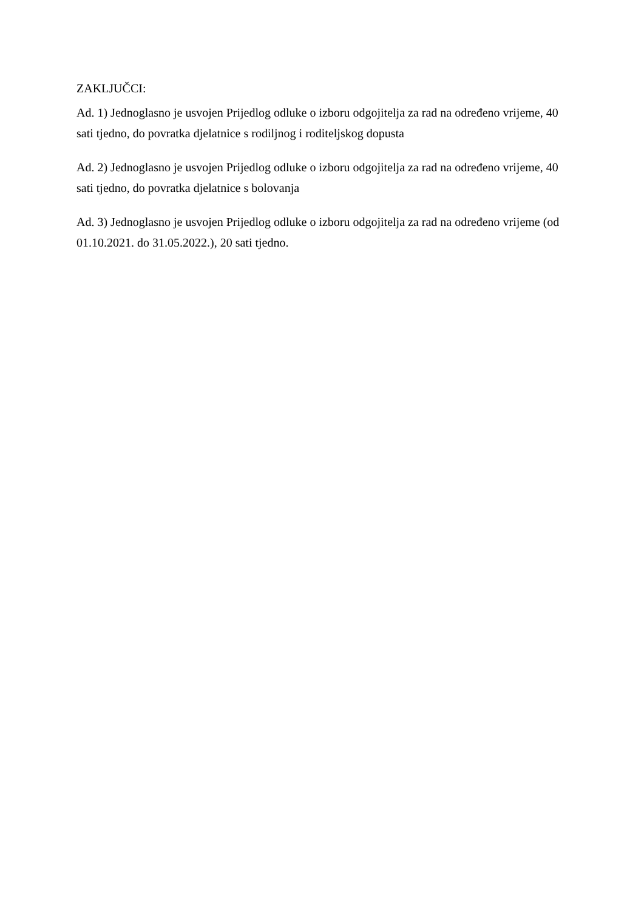ZAKLJUČCI:
Ad. 1) Jednoglasno je usvojen Prijedlog odluke o izboru odgojitelja za rad na određeno vrijeme, 40 sati tjedno, do povratka djelatnice s rodiljnog i roditeljskog dopusta
Ad. 2) Jednoglasno je usvojen Prijedlog odluke o izboru odgojitelja za rad na određeno vrijeme, 40 sati tjedno, do povratka djelatnice s bolovanja
Ad. 3) Jednoglasno je usvojen Prijedlog odluke o izboru odgojitelja za rad na određeno vrijeme (od 01.10.2021. do 31.05.2022.), 20 sati tjedno.